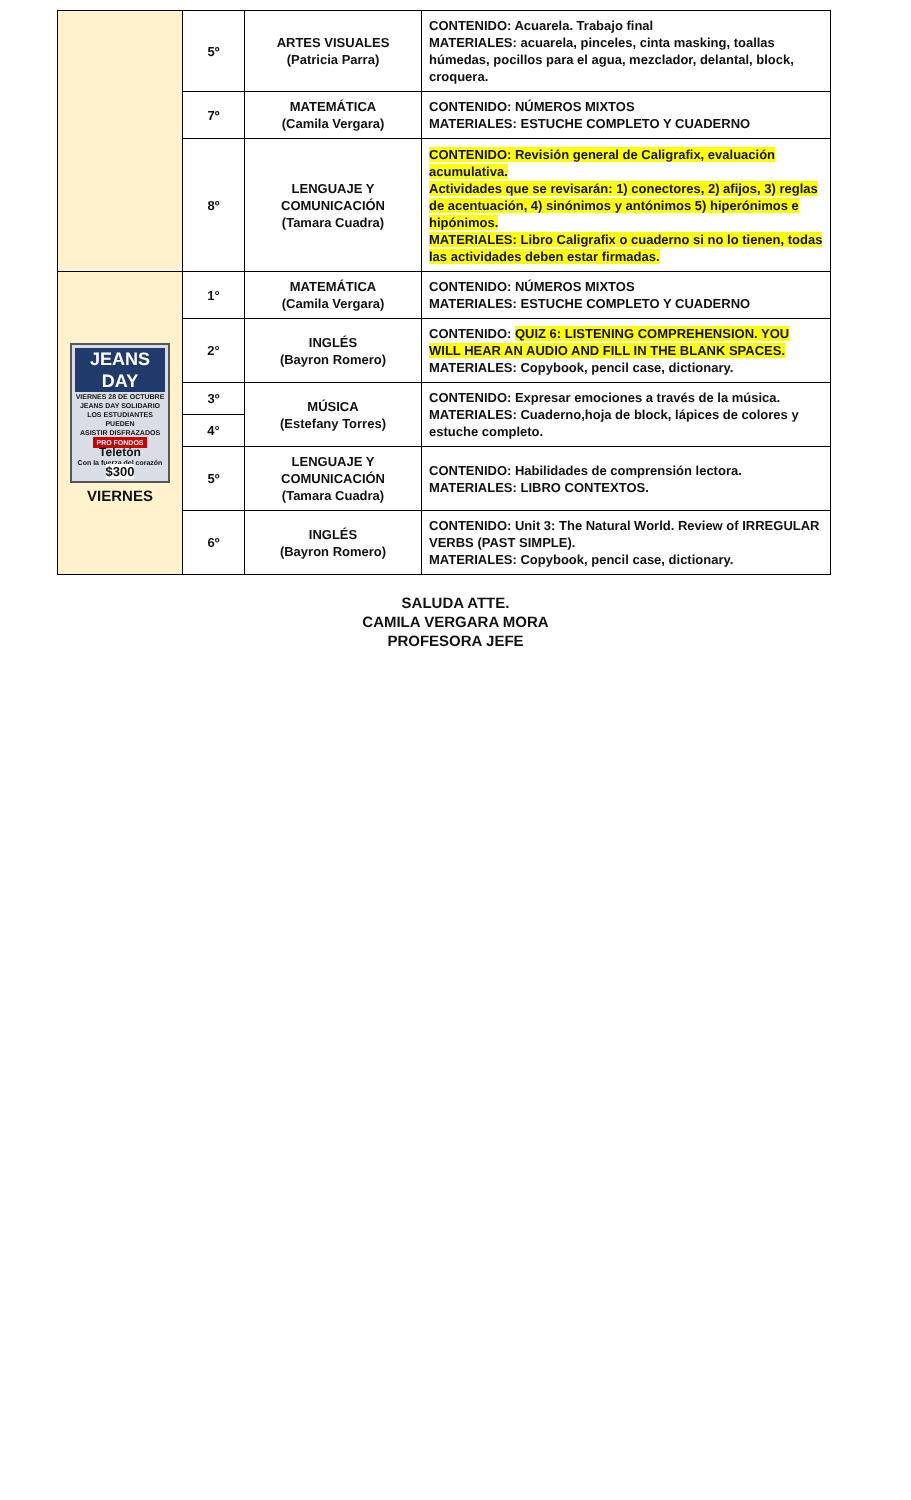| | 5º | ARTES VISUALES (Patricia Parra) | CONTENIDO: Acuarela. Trabajo final MATERIALES: acuarela, pinceles, cinta masking, toallas húmedas, pocillos para el agua, mezclador, delantal, block, croquera. |
| | 7º | MATEMÁTICA (Camila Vergara) | CONTENIDO: NÚMEROS MIXTOS MATERIALES: ESTUCHE COMPLETO Y CUADERNO |
| | 8º | LENGUAJE Y COMUNICACIÓN (Tamara Cuadra) | CONTENIDO: Revisión general de Caligrafix, evaluación acumulativa. Actividades que se revisarán: 1) conectores, 2) afijos, 3) reglas de acentuación, 4) sinónimos y antónimos 5) hiperónimos e hipónimos. MATERIALES: Libro Caligrafix o cuaderno si no lo tienen, todas las actividades deben estar firmadas. |
| JEANS DAY VIERNES 28 DE OCTUBRE JEANS DAY SOLIDARIO LOS ESTUDIANTES PUEDEN ASISTIR DISFRAZADOS PRO FONDOS Teletón Con la fuerza del corazón $300 VIERNES | 1° | MATEMÁTICA (Camila Vergara) | CONTENIDO: NÚMEROS MIXTOS MATERIALES: ESTUCHE COMPLETO Y CUADERNO |
| | 2° | INGLÉS (Bayron Romero) | CONTENIDO: QUIZ 6: LISTENING COMPREHENSION. YOU WILL HEAR AN AUDIO AND FILL IN THE BLANK SPACES. MATERIALES: Copybook, pencil case, dictionary. |
| | 3º | MÚSICA (Estefany Torres) | CONTENIDO: Expresar emociones a través de la música. MATERIALES: Cuaderno,hoja de block, lápices de colores y estuche completo. |
| | 4° | | |
| | 5º | LENGUAJE Y COMUNICACIÓN (Tamara Cuadra) | CONTENIDO: Habilidades de comprensión lectora. MATERIALES: LIBRO CONTEXTOS. |
| | 6º | INGLÉS (Bayron Romero) | CONTENIDO: Unit 3: The Natural World. Review of IRREGULAR VERBS (PAST SIMPLE). MATERIALES: Copybook, pencil case, dictionary. |
SALUDA ATTE.
CAMILA VERGARA MORA
PROFESORA JEFE